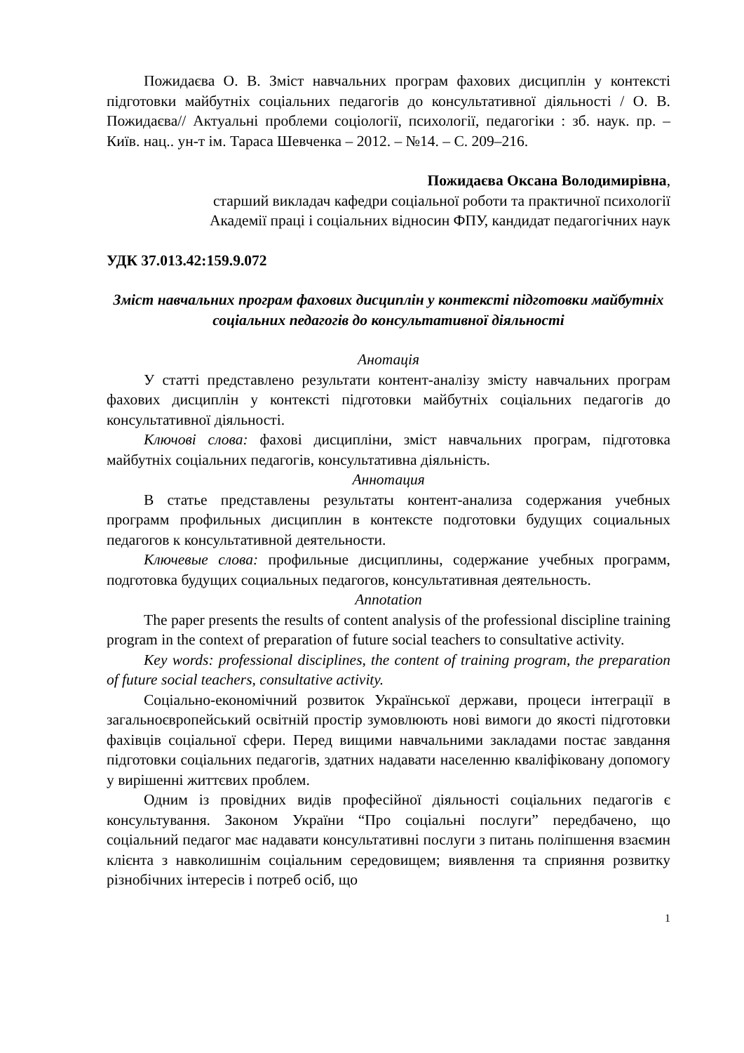Пожидаєва О. В. Зміст навчальних програм фахових дисциплін у контексті підготовки майбутніх соціальних педагогів до консультативної діяльності / О. В. Пожидаєва// Актуальні проблеми соціології, психології, педагогіки : зб. наук. пр. – Київ. нац.. ун-т ім. Тараса Шевченка – 2012. – №14. – С. 209–216.
Пожидаєва Оксана Володимирівна,
старший викладач кафедри соціальної роботи та практичної психології
Академії праці і соціальних відносин ФПУ, кандидат педагогічних наук
УДК 37.013.42:159.9.072
Зміст навчальних програм фахових дисциплін у контексті підготовки майбутніх соціальних педагогів до консультативної діяльності
Анотація
У статті представлено результати контент-аналізу змісту навчальних програм фахових дисциплін у контексті підготовки майбутніх соціальних педагогів до консультативної діяльності.
Ключові слова: фахові дисципліни, зміст навчальних програм, підготовка майбутніх соціальних педагогів, консультативна діяльність.
Аннотация
В статье представлены результаты контент-анализа содержания учебных программ профильных дисциплин в контексте подготовки будущих социальных педагогов к консультативной деятельности.
Ключевые слова: профильные дисциплины, содержание учебных программ, подготовка будущих социальных педагогов, консультативная деятельность.
Annotation
The paper presents the results of content analysis of the professional discipline training program in the context of preparation of future social teachers to consultative activity.
Key words: professional disciplines, the content of training program, the preparation of future social teachers, consultative activity.
Соціально-економічний розвиток Української держави, процеси інтеграції в загальноєвропейський освітній простір зумовлюють нові вимоги до якості підготовки фахівців соціальної сфери. Перед вищими навчальними закладами постає завдання підготовки соціальних педагогів, здатних надавати населенню кваліфіковану допомогу у вирішенні життєвих проблем.
Одним із провідних видів професійної діяльності соціальних педагогів є консультування. Законом України “Про соціальні послуги” передбачено, що соціальний педагог має надавати консультативні послуги з питань поліпшення взаємин клієнта з навколишнім соціальним середовищем; виявлення та сприяння розвитку різнобічних інтересів і потреб осіб, що
1